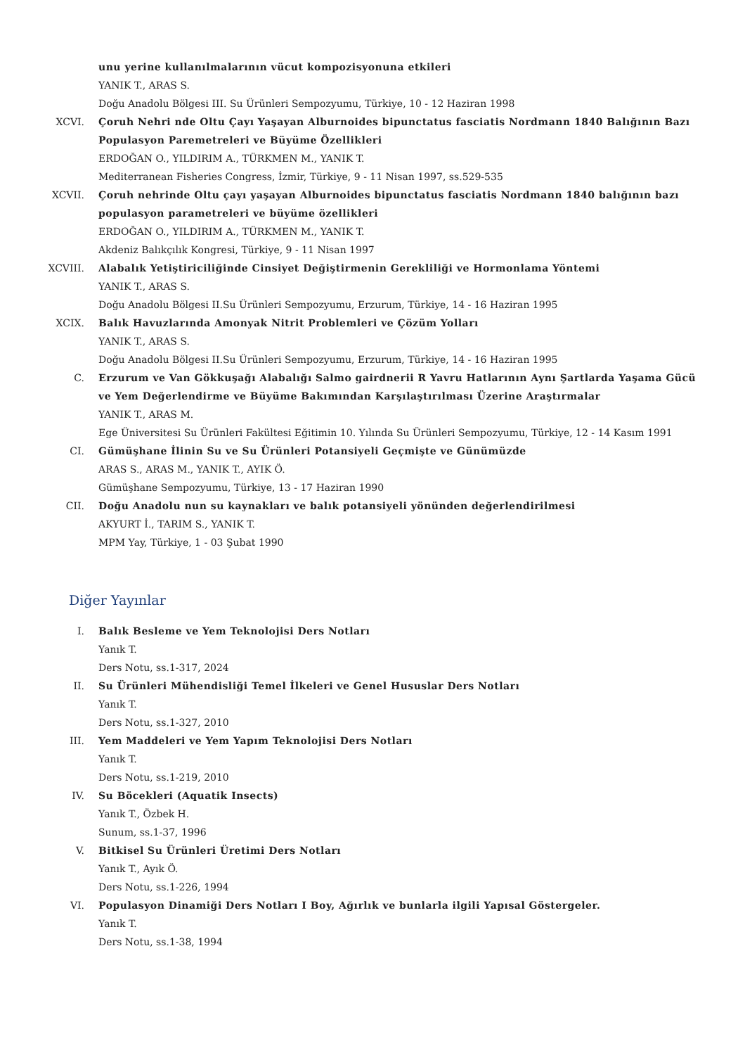unu yerine kullanılmalarının vücut kompozisyonuna etkileri
YANIK T., ARAS S.
Doğu Anadolu Bölgesi III. Su Ürünleri Sempozyumu, Türkiye, 10 - 12 Haziran 1998
XCVI. Çoruh Nehri nde Oltu Çayı Yaşayan Alburnoides bipunctatus fasciatis Nordmann 1840 Balığının Bazı Populasyon Paremetreleri ve Büyüme Özellikleri
ERDOĞAN O., YILDIRIM A., TÜRKMEN M., YANIK T.
Mediterranean Fisheries Congress, İzmir, Türkiye, 9 - 11 Nisan 1997, ss.529-535
XCVII. Çoruh nehrinde Oltu çayı yaşayan Alburnoides bipunctatus fasciatis Nordmann 1840 balığının bazı populasyon parametreleri ve büyüme özellikleri
ERDOĞAN O., YILDIRIM A., TÜRKMEN M., YANIK T.
Akdeniz Balıkçılık Kongresi, Türkiye, 9 - 11 Nisan 1997
XCVIII. Alabalık Yetiştiriciliğinde Cinsiyet Değiştirmenin Gerekliliği ve Hormonlama Yöntemi
YANIK T., ARAS S.
Doğu Anadolu Bölgesi II.Su Ürünleri Sempozyumu, Erzurum, Türkiye, 14 - 16 Haziran 1995
XCIX. Balık Havuzlarında Amonyak Nitrit Problemleri ve Çözüm Yolları
YANIK T., ARAS S.
Doğu Anadolu Bölgesi II.Su Ürünleri Sempozyumu, Erzurum, Türkiye, 14 - 16 Haziran 1995
C. Erzurum ve Van Gökkuşağı Alabalığı Salmo gairdnerii R Yavru Hatlarının Aynı Şartlarda Yaşama Gücü ve Yem Değerlendirme ve Büyüme Bakımından Karşılaştırılması Üzerine Araştırmalar
YANIK T., ARAS M.
Ege Üniversitesi Su Ürünleri Fakültesi Eğitimin 10. Yılında Su Ürünleri Sempozyumu, Türkiye, 12 - 14 Kasım 1991
CI. Gümüşhane İlinin Su ve Su Ürünleri Potansiyeli Geçmişte ve Günümüzde
ARAS S., ARAS M., YANIK T., AYIK Ö.
Gümüşhane Sempozyumu, Türkiye, 13 - 17 Haziran 1990
CII. Doğu Anadolu nun su kaynakları ve balık potansiyeli yönünden değerlendirilmesi
AKYURT İ., TARIM S., YANIK T.
MPM Yay, Türkiye, 1 - 03 Şubat 1990
Diğer Yayınlar
I. Balık Besleme ve Yem Teknolojisi Ders Notları
Yanık T.
Ders Notu, ss.1-317, 2024
II. Su Ürünleri Mühendisliği Temel İlkeleri ve Genel Hususlar Ders Notları
Yanık T.
Ders Notu, ss.1-327, 2010
III. Yem Maddeleri ve Yem Yapım Teknolojisi Ders Notları
Yanık T.
Ders Notu, ss.1-219, 2010
IV. Su Böcekleri (Aquatik Insects)
Yanık T., Özbek H.
Sunum, ss.1-37, 1996
V. Bitkisel Su Ürünleri Üretimi Ders Notları
Yanık T., Ayık Ö.
Ders Notu, ss.1-226, 1994
VI. Populasyon Dinamiği Ders Notları I Boy, Ağırlık ve bunlarla ilgili Yapısal Göstergeler.
Yanık T.
Ders Notu, ss.1-38, 1994